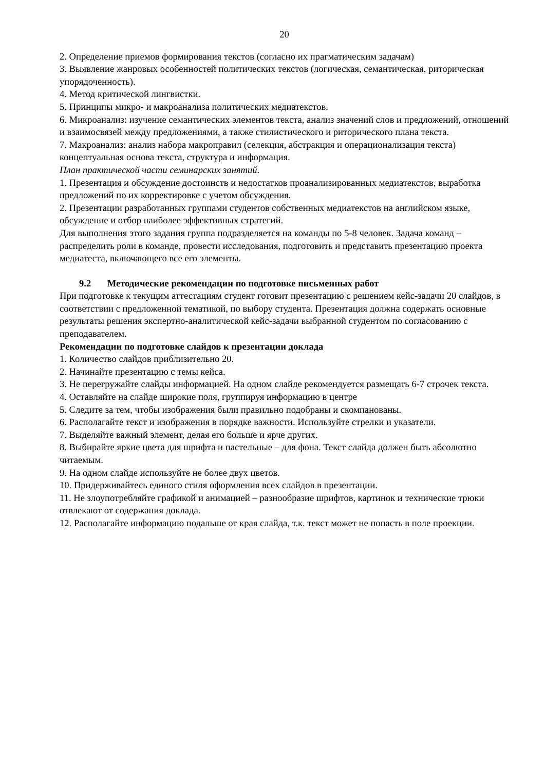20
2. Определение приемов формирования текстов (согласно их прагматическим задачам)
3. Выявление жанровых особенностей политических текстов (логическая, семантическая, риторическая упорядоченность).
4. Метод критической лингвистки.
5. Принципы микро- и макроанализа политических медиатекстов.
6. Микроанализ: изучение семантических элементов текста, анализ значений слов и предложений, отношений и взаимосвязей между предложениями, а также стилистического и риторического плана текста.
7. Макроанализ: анализ набора макроправил (селекция, абстракция и операционализация текста) концептуальная основа текста, структура и информация.
План практической части семинарских занятий.
1. Презентация и обсуждение достоинств и недостатков проанализированных медиатекстов, выработка предложений по их корректировке с учетом обсуждения.
2. Презентации разработанных группами студентов собственных медиатекстов на английском языке, обсуждение и отбор наиболее эффективных стратегий.
Для выполнения этого задания группа подразделяется на команды по 5-8 человек. Задача команд – распределить роли в команде, провести исследования, подготовить и представить презентацию проекта медиатеста, включающего все его элементы.
9.2 Методические рекомендации по подготовке письменных работ
При подготовке к текущим аттестациям студент готовит презентацию с решением кейс-задачи 20 слайдов, в соответствии с предложенной тематикой, по выбору студента. Презентация должна содержать основные результаты решения экспертно-аналитической кейс-задачи выбранной студентом по согласованию с преподавателем.
Рекомендации по подготовке слайдов к презентации доклада
1. Количество слайдов приблизительно 20.
2. Начинайте презентацию с темы кейса.
3. Не перегружайте слайды информацией. На одном слайде рекомендуется размещать 6-7 строчек текста.
4. Оставляйте на слайде широкие поля, группируя информацию в центре
5. Следите за тем, чтобы изображения были правильно подобраны и скомпанованы.
6. Располагайте текст и изображения в порядке важности. Используйте стрелки и указатели.
7. Выделяйте важный элемент, делая его больше и ярче других.
8. Выбирайте яркие цвета для шрифта и пастельные – для фона. Текст слайда должен быть абсолютно читаемым.
9. На одном слайде используйте не более двух цветов.
10. Придерживайтесь единого стиля оформления всех слайдов в презентации.
11. Не злоупотребляйте графикой и анимацией – разнообразие шрифтов, картинок и технические трюки отвлекают от содержания доклада.
12. Располагайте информацию подальше от края слайда, т.к. текст может не попасть в поле проекции.